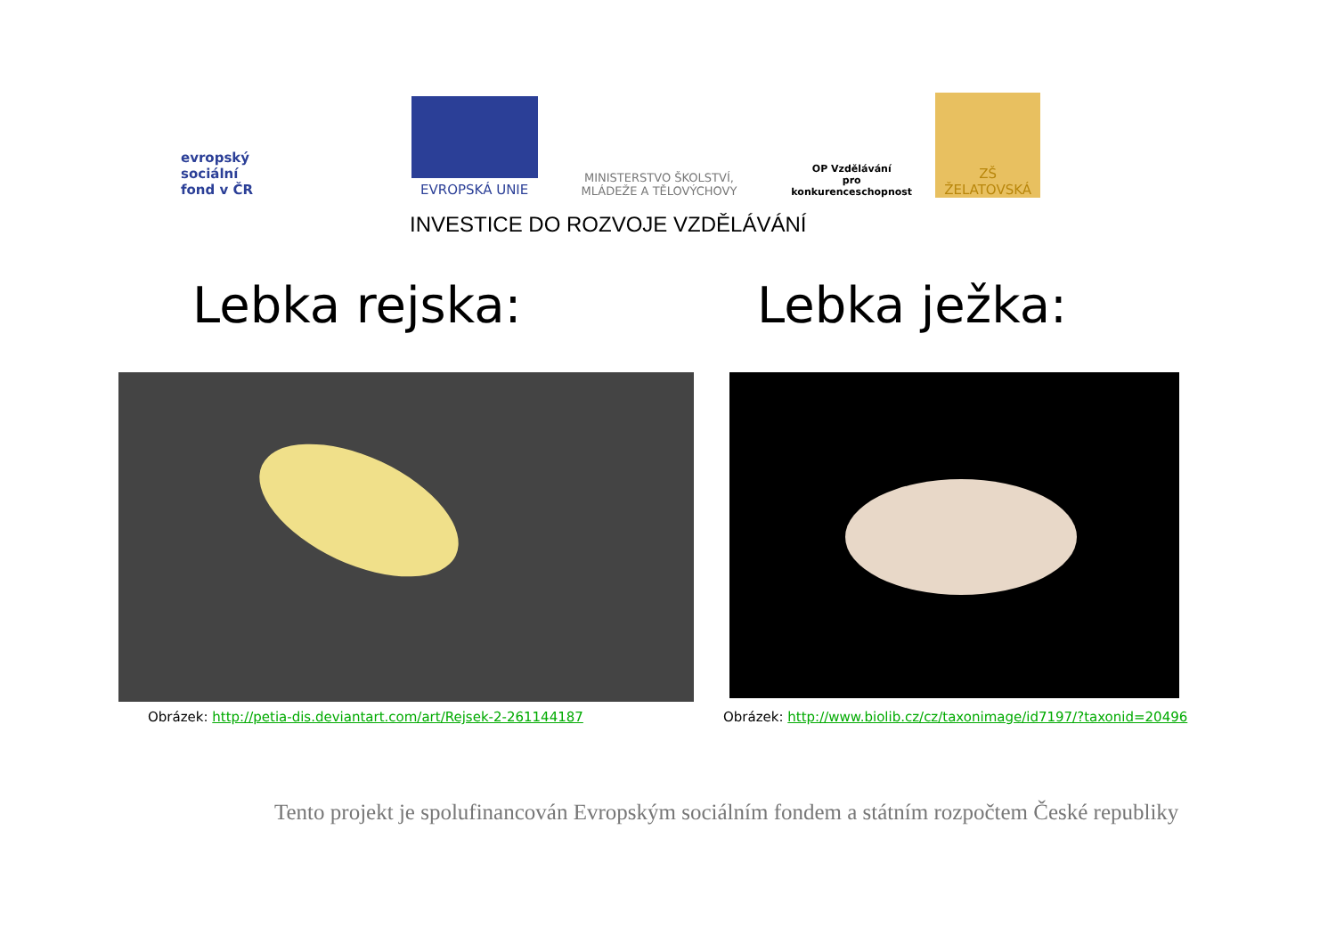evropský
sociální
fond v ČR
EVROPSKÁ UNIE
MINISTERSTVO ŠKOLSTVÍ,
MLÁDEŽE A TĚLOVÝCHOVY
OP Vzdělávání
pro konkurenceschopnost
ZŠ ŽELATOVSKÁ
INVESTICE DO ROZVOJE VZDĚLÁVÁNÍ
Lebka rejska: Lebka ježka:
Obrázek: http://petia-dis.deviantart.com/art/Rejsek-2-261144187
Obrázek: http://www.biolib.cz/cz/taxonimage/id7197/?taxonid=20496
Tento projekt je spolufinancován Evropským sociálním fondem a státním rozpočtem České republiky